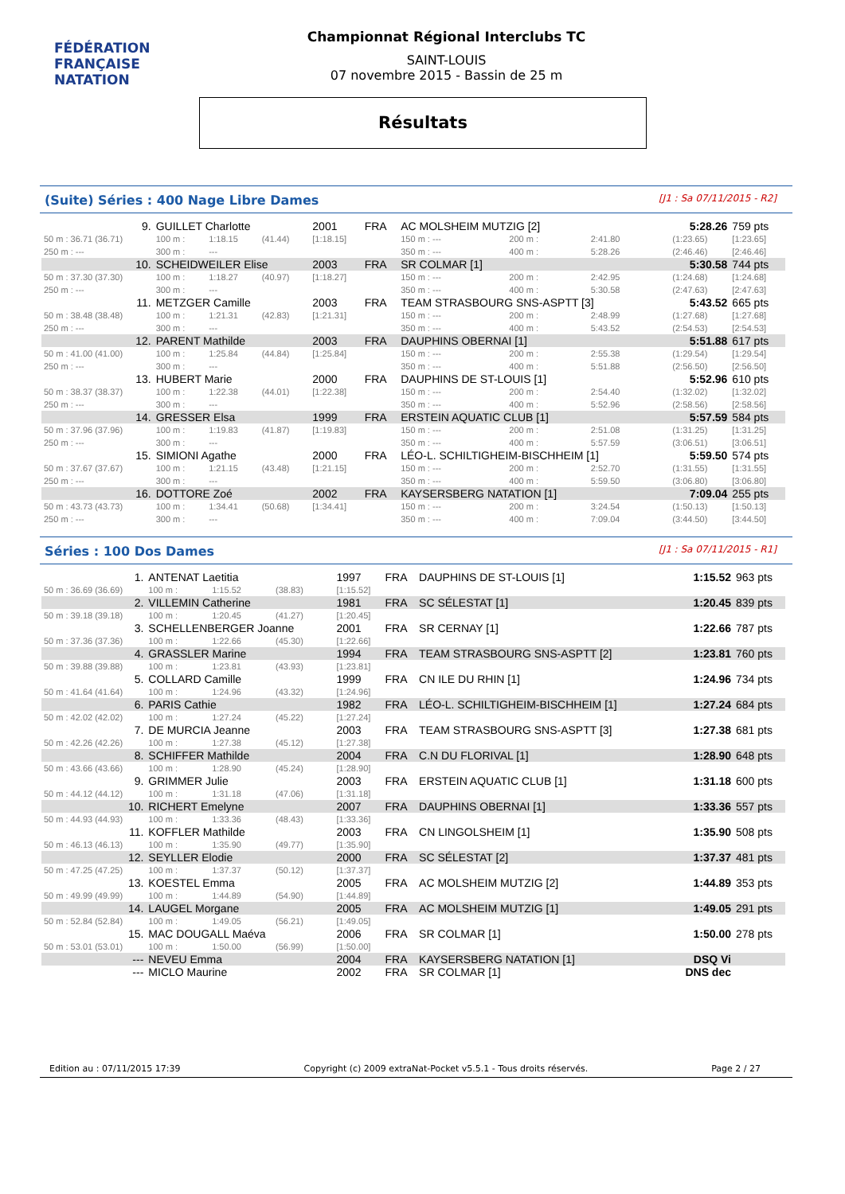FÉDÉRATION FRANÇAISE
NATATION
Championnat Régional Interclubs TC
SAINT-LOUIS
07 novembre 2015 - Bassin de 25 m
Résultats
(Suite) Séries : 400 Nage Libre Dames [J1 : Sa 07/11/2015 - R2]
| 9. | GUILLET Charlotte | | | 2001 | FRA | AC MOLSHEIM MUTZIG [2] | | | 5:28.26 | | 759 pts |
| 50 m : 36.71 (36.71) | 100 m : | 1:18.15 | (41.44) | [1:18.15] | | 150 m : --- | 200 m : | 2:41.80 | (1:23.65) | | [1:23.65] |
| 250 m : --- | 300 m : | --- | | | | 350 m : --- | 400 m : | 5:28.26 | (2:46.46) | | [2:46.46] |
| 10. | SCHEIDWEILER Elise | | | 2003 | FRA | SR COLMAR [1] | | | 5:30.58 | | 744 pts |
| 50 m : 37.30 (37.30) | 100 m : | 1:18.27 | (40.97) | [1:18.27] | | 150 m : --- | 200 m : | 2:42.95 | (1:24.68) | | [1:24.68] |
| 250 m : --- | 300 m : | --- | | | | 350 m : --- | 400 m : | 5:30.58 | (2:47.63) | | [2:47.63] |
| 11. | METZGER Camille | | | 2003 | FRA | TEAM STRASBOURG SNS-ASPTT [3] | | | 5:43.52 | | 665 pts |
| 50 m : 38.48 (38.48) | 100 m : | 1:21.31 | (42.83) | [1:21.31] | | 150 m : --- | 200 m : | 2:48.99 | (1:27.68) | | [1:27.68] |
| 250 m : --- | 300 m : | --- | | | | 350 m : --- | 400 m : | 5:43.52 | (2:54.53) | | [2:54.53] |
| 12. | PARENT Mathilde | | | 2003 | FRA | DAUPHINS OBERNAI [1] | | | 5:51.88 | | 617 pts |
| 50 m : 41.00 (41.00) | 100 m : | 1:25.84 | (44.84) | [1:25.84] | | 150 m : --- | 200 m : | 2:55.38 | (1:29.54) | | [1:29.54] |
| 250 m : --- | 300 m : | --- | | | | 350 m : --- | 400 m : | 5:51.88 | (2:56.50) | | [2:56.50] |
| 13. | HUBERT Marie | | | 2000 | FRA | DAUPHINS DE ST-LOUIS [1] | | | 5:52.96 | | 610 pts |
| 50 m : 38.37 (38.37) | 100 m : | 1:22.38 | (44.01) | [1:22.38] | | 150 m : --- | 200 m : | 2:54.40 | (1:32.02) | | [1:32.02] |
| 250 m : --- | 300 m : | --- | | | | 350 m : --- | 400 m : | 5:52.96 | (2:58.56) | | [2:58.56] |
| 14. | GRESSER Elsa | | | 1999 | FRA | ERSTEIN AQUATIC CLUB [1] | | | 5:57.59 | | 584 pts |
| 50 m : 37.96 (37.96) | 100 m : | 1:19.83 | (41.87) | [1:19.83] | | 150 m : --- | 200 m : | 2:51.08 | (1:31.25) | | [1:31.25] |
| 250 m : --- | 300 m : | --- | | | | 350 m : --- | 400 m : | 5:57.59 | (3:06.51) | | [3:06.51] |
| 15. | SIMIONI Agathe | | | 2000 | FRA | LÉO-L. SCHILTIGHEIM-BISCHHEIM [1] | | | 5:59.50 | | 574 pts |
| 50 m : 37.67 (37.67) | 100 m : | 1:21.15 | (43.48) | [1:21.15] | | 150 m : --- | 200 m : | 2:52.70 | (1:31.55) | | [1:31.55] |
| 250 m : --- | 300 m : | --- | | | | 350 m : --- | 400 m : | 5:59.50 | (3:06.80) | | [3:06.80] |
| 16. | DOTTORE Zoé | | | 2002 | FRA | KAYSERSBERG NATATION [1] | | | 7:09.04 | | 255 pts |
| 50 m : 43.73 (43.73) | 100 m : | 1:34.41 | (50.68) | [1:34.41] | | 150 m : --- | 200 m : | 3:24.54 | (1:50.13) | | [1:50.13] |
| 250 m : --- | 300 m : | --- | | | | 350 m : --- | 400 m : | 7:09.04 | (3:44.50) | | [3:44.50] |
Séries : 100 Dos Dames [J1 : Sa 07/11/2015 - R1]
| 1. | ANTENAT Laetitia | | | 1997 | FRA | DAUPHINS DE ST-LOUIS [1] | 1:15.52 | 963 pts |
| 50 m : 36.69 (36.69) | 100 m : | 1:15.52 | (38.83) | [1:15.52] | | | | |
| 2. | VILLEMIN Catherine | | | 1981 | FRA | SC SÉLESTAT [1] | 1:20.45 | 839 pts |
| 50 m : 39.18 (39.18) | 100 m : | 1:20.45 | (41.27) | [1:20.45] | | | | |
| 3. | SCHELLENBERGER Joanne | | | 2001 | FRA | SR CERNAY [1] | 1:22.66 | 787 pts |
| 50 m : 37.36 (37.36) | 100 m : | 1:22.66 | (45.30) | [1:22.66] | | | | |
| 4. | GRASSLER Marine | | | 1994 | FRA | TEAM STRASBOURG SNS-ASPTT [2] | 1:23.81 | 760 pts |
| 50 m : 39.88 (39.88) | 100 m : | 1:23.81 | (43.93) | [1:23.81] | | | | |
| 5. | COLLARD Camille | | | 1999 | FRA | CN ILE DU RHIN [1] | 1:24.96 | 734 pts |
| 50 m : 41.64 (41.64) | 100 m : | 1:24.96 | (43.32) | [1:24.96] | | | | |
| 6. | PARIS Cathie | | | 1982 | FRA | LÉO-L. SCHILTIGHEIM-BISCHHEIM [1] | 1:27.24 | 684 pts |
| 50 m : 42.02 (42.02) | 100 m : | 1:27.24 | (45.22) | [1:27.24] | | | | |
| 7. | DE MURCIA Jeanne | | | 2003 | FRA | TEAM STRASBOURG SNS-ASPTT [3] | 1:27.38 | 681 pts |
| 50 m : 42.26 (42.26) | 100 m : | 1:27.38 | (45.12) | [1:27.38] | | | | |
| 8. | SCHIFFER Mathilde | | | 2004 | FRA | C.N DU FLORIVAL [1] | 1:28.90 | 648 pts |
| 50 m : 43.66 (43.66) | 100 m : | 1:28.90 | (45.24) | [1:28.90] | | | | |
| 9. | GRIMMER Julie | | | 2003 | FRA | ERSTEIN AQUATIC CLUB [1] | 1:31.18 | 600 pts |
| 50 m : 44.12 (44.12) | 100 m : | 1:31.18 | (47.06) | [1:31.18] | | | | |
| 10. | RICHERT Emelyne | | | 2007 | FRA | DAUPHINS OBERNAI [1] | 1:33.36 | 557 pts |
| 50 m : 44.93 (44.93) | 100 m : | 1:33.36 | (48.43) | [1:33.36] | | | | |
| 11. | KOFFLER Mathilde | | | 2003 | FRA | CN LINGOLSHEIM [1] | 1:35.90 | 508 pts |
| 50 m : 46.13 (46.13) | 100 m : | 1:35.90 | (49.77) | [1:35.90] | | | | |
| 12. | SEYLLER Elodie | | | 2000 | FRA | SC SÉLESTAT [2] | 1:37.37 | 481 pts |
| 50 m : 47.25 (47.25) | 100 m : | 1:37.37 | (50.12) | [1:37.37] | | | | |
| 13. | KOESTEL Emma | | | 2005 | FRA | AC MOLSHEIM MUTZIG [2] | 1:44.89 | 353 pts |
| 50 m : 49.99 (49.99) | 100 m : | 1:44.89 | (54.90) | [1:44.89] | | | | |
| 14. | LAUGEL Morgane | | | 2005 | FRA | AC MOLSHEIM MUTZIG [1] | 1:49.05 | 291 pts |
| 50 m : 52.84 (52.84) | 100 m : | 1:49.05 | (56.21) | [1:49.05] | | | | |
| 15. | MAC DOUGALL Maéva | | | 2006 | FRA | SR COLMAR [1] | 1:50.00 | 278 pts |
| 50 m : 53.01 (53.01) | 100 m : | 1:50.00 | (56.99) | [1:50.00] | | | | |
| --- | NEVEU Emma | | | 2004 | FRA | KAYSERSBERG NATATION [1] | DSQ Vi | |
| --- | MICLO Maurine | | | 2002 | FRA | SR COLMAR [1] | DNS dec | |
Edition au : 07/11/2015 17:39 Copyright (c) 2009 extraNat-Pocket v5.5.1 - Tous droits réservés. Page 2 / 27